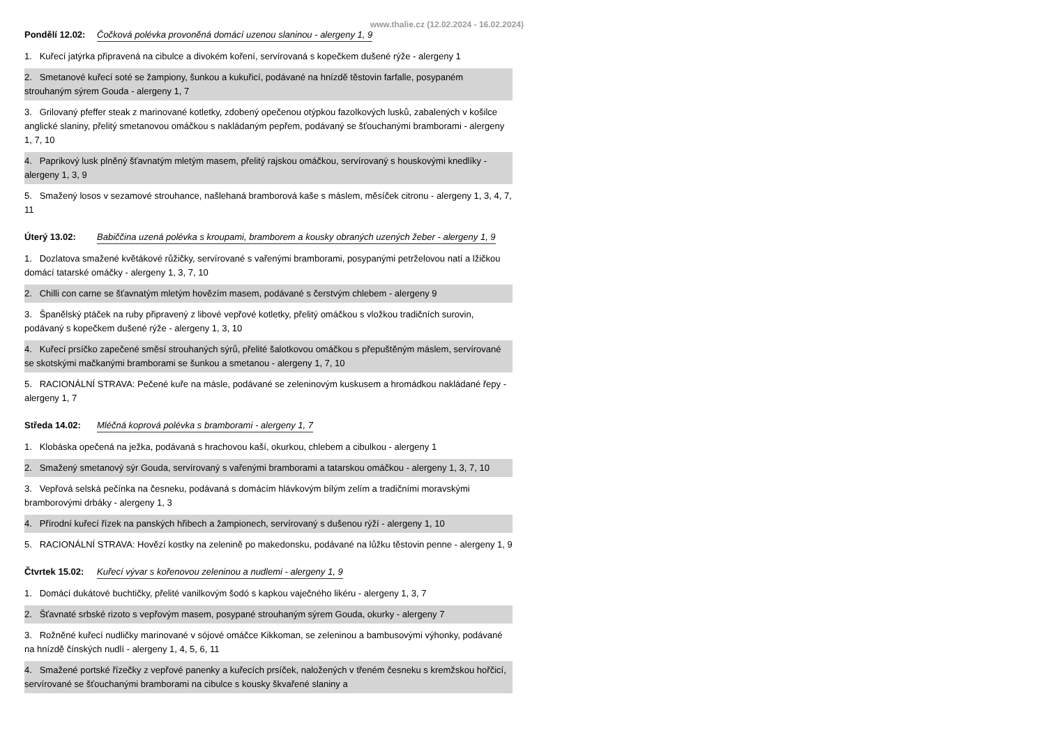www.thalie.cz (12.02.2024 - 16.02.2024)
Pondělí 12.02: Čočková polévka provoněná domácí uzenou slaninou - alergeny 1, 9
1. Kuřecí jatýrka připravená na cibulce a divokém koření, servírovaná s kopečkem dušené rýže - alergeny 1
2. Smetanové kuřecí soté se žampiony, šunkou a kukuřicí, podávané na hnízdě těstovin farfalle, posypaném strouhaným sýrem Gouda - alergeny 1, 7
3. Grilovaný pfeffer steak z marinované kotletky, zdobený opečenou otýpkou fazolkových lusků, zabalených v košilce anglické slaniny, přelitý smetanovou omáčkou s nakládaným pepřem, podávaný se šťouchanými bramborami - alergeny 1, 7, 10
4. Paprikový lusk plněný šťavnatým mletým masem, přelitý rajskou omáčkou, servírovaný s houskovými knedlíky - alergeny 1, 3, 9
5. Smažený losos v sezamové strouhance, našlehaná bramborová kaše s máslem, měsíček citronu - alergeny 1, 3, 4, 7, 11
Úterý 13.02: Babiččina uzená polévka s kroupami, bramborem a kousky obraných uzených žeber - alergeny 1, 9
1. Dozlatova smažené květákové růžičky, servírované s vařenými bramborami, posypanými petrželovou natí a lžičkou domácí tatarské omáčky - alergeny 1, 3, 7, 10
2. Chilli con carne se šťavnatým mletým hovězím masem, podávané s čerstvým chlebem - alergeny 9
3. Španělský ptáček na ruby připravený z libové vepřové kotletky, přelitý omáčkou s vložkou tradičních surovin, podávaný s kopečkem dušené rýže - alergeny 1, 3, 10
4. Kuřecí prsíčko zapečené směsí strouhaných sýrů, přelité šalotkovou omáčkou s přepuštěným máslem, servírované se skotskými mačkanými bramborami se šunkou a smetanou - alergeny 1, 7, 10
5. RACIONÁLNÍ STRAVA: Pečené kuře na másle, podávané se zeleninovým kuskusem a hromádkou nakládané řepy - alergeny 1, 7
Středa 14.02: Mléčná koprová polévka s bramborami - alergeny 1, 7
1. Klobáska opečená na ježka, podávaná s hrachovou kaší, okurkou, chlebem a cibulkou - alergeny 1
2. Smažený smetanový sýr Gouda, servírovaný s vařenými bramborami a tatarskou omáčkou - alergeny 1, 3, 7, 10
3. Vepřová selská pečínka na česneku, podávaná s domácím hlávkovým bílým zelím a tradičními moravskými bramborovými drbáky - alergeny 1, 3
4. Přírodní kuřecí řízek na panských hřibech a žampionech, servírovaný s dušenou rýží - alergeny 1, 10
5. RACIONÁLNÍ STRAVA: Hovězí kostky na zelenině po makedonsku, podávané na lůžku těstovin penne - alergeny 1, 9
Čtvrtek 15.02: Kuřecí vývar s kořenovou zeleninou a nudlemi - alergeny 1, 9
1. Domácí dukátové buchtičky, přelité vanilkovým šodó s kapkou vaječného likéru - alergeny 1, 3, 7
2. Šťavnaté srbské rizoto s vepřovým masem, posypané strouhaným sýrem Gouda, okurky - alergeny 7
3. Rožněné kuřecí nudličky marinované v sójové omáčce Kikkoman, se zeleninou a bambusovými výhonky, podávané na hnízdě čínských nudlí - alergeny 1, 4, 5, 6, 11
4. Smažené portské řízečky z vepřové panenky a kuřecích prsíček, naložených v třeném česneku s kremžskou hořčicí, servírované se šťouchanými bramborami na cibulce s kousky škvařené slaniny a